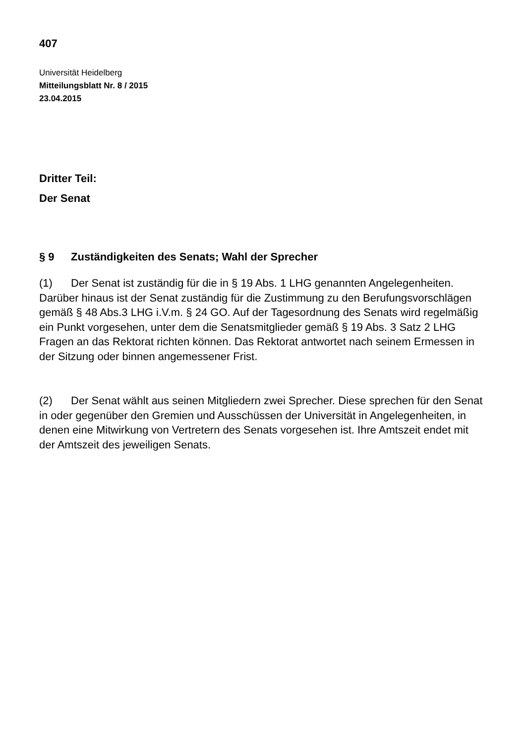407
Universität Heidelberg
Mitteilungsblatt Nr. 8 / 2015
23.04.2015
Dritter Teil:
Der Senat
§ 9 Zuständigkeiten des Senats; Wahl der Sprecher
(1) Der Senat ist zuständig für die in § 19 Abs. 1 LHG genannten Angelegenheiten. Darüber hinaus ist der Senat zuständig für die Zustimmung zu den Berufungsvorschlägen gemäß § 48 Abs.3 LHG i.V.m. § 24 GO. Auf der Tagesordnung des Senats wird regelmäßig ein Punkt vorgesehen, unter dem die Senatsmitglieder gemäß § 19 Abs. 3 Satz 2 LHG Fragen an das Rektorat richten können. Das Rektorat antwortet nach seinem Ermessen in der Sitzung oder binnen angemessener Frist.
(2) Der Senat wählt aus seinen Mitgliedern zwei Sprecher. Diese sprechen für den Senat in oder gegenüber den Gremien und Ausschüssen der Universität in Angelegenheiten, in denen eine Mitwirkung von Vertretern des Senats vorgesehen ist. Ihre Amtszeit endet mit der Amtszeit des jeweiligen Senats.